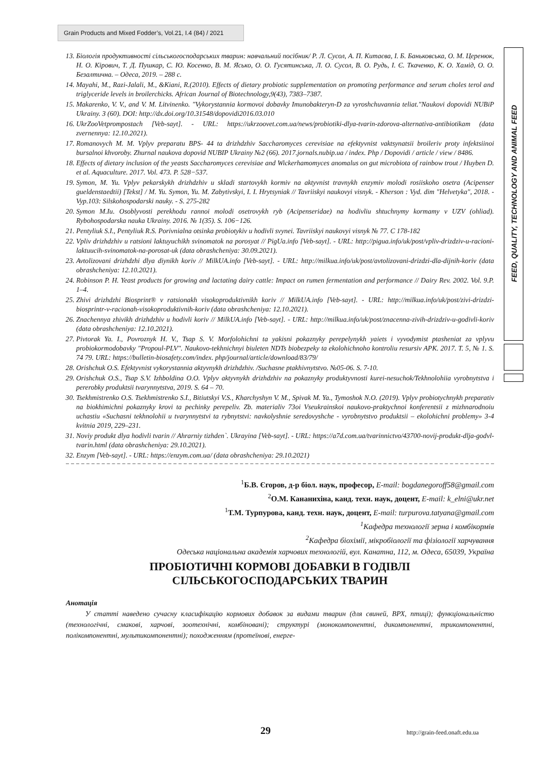Grain Products and Mixed Fodder’s, Vol.21, I.4 (84) / 2021
FEED, QUALITY, TECHNOLOGY AND ANIMAL FEED
13. Біологія продуктивності сільськогосподарських тварин: навчальний посібник/ Р. Л. Сусол, А. П. Китаєва, І. Б. Баньковська, О. М. Церенюк, Н. О. Кірович, Т. Д. Пушкар, С. Ю. Косенко, В. М. Ясько, О. О. Гусятинська, Л. О. Сусол, В. О. Рудь, І. Є. Ткаченко, К. О. Хамід, О. О. Безалтична. – Одеса, 2019. – 288 с.
14. Mayahi, M., Razi-Jalali, M., &Kiani, R.(2010). Effects of dietary probiotic supplementation on promoting performance and serum choles terol and triglyceride levels in broilerchicks. African Journal of Biotechnology,9(43), 7383–7387.
15. Makarenko, V. V., and V. M. Litvinenko. "Vykorystannia kormovoi dobavky Imunobakteryn-D za vyroshchuvannia teliat."Naukovi dopovidi NUBiP Ukrainy. 3 (60). DOI: http://dx.doi.org/10.31548/dopovidi2016.03.010
16. UkrZooVetprompostach [Veb-sayt]. - URL: https://ukrzoovet.com.ua/news/probiotiki-dlya-tvarin-zdorova-alternativa-antibiotikam (data zvernennya: 12.10.2021).
17. Romanovych M. M. Vplyv preparatu BPS- 44 ta drizhdzhiv Saccharomyces cerevisiae na efektyvnist vaktsynatsii broileriv proty infektsiinoi bursalnoi khvoroby. Zhurnal naukova dopovid NUBIP Ukrainy №2 (66). 2017.jornals.nubip.ua / index. Php / Dopovidi / article / view / 8486.
18. Effects of dietary inclusion of the yeasts Saccharomyces cerevisiae and Wickerhamomyces anomalus on gut microbiota of rainbow trout / Huyben D. et al. Aquaculture. 2017. Vol. 473. P. 528−537.
19. Symon, M. Yu. Vplyv pekarskykh drizhdzhiv u skladi startovykh kormiv na aktyvnist travnykh enzymiv molodi rosiiskoho osetra (Acipenser gueldenstaedtii) [Tekst] / M. Yu. Symon, Yu. M. Zabytivskyi, I. I. Hrytsyniak // Tavriiskyi naukovyi visnyk. - Kherson : Vyd. dim "Helvetyka", 2018. - Vyp.103: Silskohospodarski nauky. - S. 275-282
20. Symon M.Iu. Osoblyvosti perekhodu rannoi molodi osetrovykh ryb (Acipenseridae) na hodivliu shtuchnymy kormamy v UZV (ohliad). Rybohospodarska nauka Ukrainy. 2016. № 1(35). S. 106−126.
21. Pentyliuk S.I., Pentyliuk R.S. Porivnialna otsinka probiotykiv u hodivli svynei. Tavriiskyi naukovyi visnyk № 77. C 178-182
22. Vpliv drizhdzhiv u ratsioni laktuyuchikh svinomatok na porosyat // PigUa.info [Veb-sayt]. - URL: http://pigua.info/uk/post/vpliv-drizdziv-u-racioni-laktuucih-svinomatok-na-porosat-uk (data obrashcheniya: 30.09.2021).
23. Avtolizovani drizhdzhi dlya diynikh koriv // MilkUA.info [Veb-sayt]. - URL: http://milkua.info/uk/post/avtolizovani-drizdzi-dla-dijnih-koriv (data obrashcheniya: 12.10.2021).
24. Robinson P. H. Yeast products for growing and lactating dairy cattle: Impact on rumen fermentation and performance // Dairy Rev. 2002. Vol. 9.P. 1–4.
25. Zhivi drizhdzhi Biosprint® v ratsionakh visokoproduktivnikh koriv // MilkUA.info [Veb-sayt]. - URL: http://milkua.info/uk/post/zivi-drizdzi-biosprintr-v-racionah-visokoproduktivnih-koriv (data obrashcheniya: 12.10.2021).
26. Znachennya zhivikh drizhdzhiv u hodivli koriv // MilkUA.info [Veb-sayt]. - URL: http://milkua.info/uk/post/znacenna-zivih-drizdziv-u-godivli-koriv (data obrashcheniya: 12.10.2021).
27. Pivtorak Ya. I., Povroznyk H. V., Tsap S. V. Morfolohichni ta yakisni pokaznyky perepelynykh yaiets i vyvodymist ptasheniat za vplyvu probiokormodobavky "Propoul-PLV". Naukovo-tekhnichnyi biuleten NDTs biobezpeky ta ekolohichnoho kontroliu resursiv APK. 2017. T. 5, № 1. S. 74 79. URL: https://bulletin-biosafety.com/index. php/journal/article/download/83/79/
28. Orishchuk O.S. Efektyvnist vykorystannia aktyvnykh drizhdzhiv. /Suchasne ptakhivnytstvo. №05-06. S. 7-10.
29. Orishchuk O.S., Tsap S.V. Izhboldina O.O. Vplyv aktyvnykh drizhdzhiv na pokaznyky produktyvnosti kurei-nesuchok/Tekhnolohiia vyrobnytstva i pererobky produktsii tvarynnytstva, 2019. S. 64 – 70.
30. Tsekhmistrenko O.S. Tsekhmistrenko S.I., Bitiutskyi V.S., Kharchyshyn V. M., Spivak M. Ya., Tymoshok N.O. (2019). Vplyv probiotychnykh preparativ na biokhimichni pokaznyky krovi ta pechinky perepeliv. Zb. materialiv 73oi Vseukrainskoi naukovo-praktychnoi konferentsii z mizhnarodnoiu uchastiu «Suchasni tekhnolohii u tvarynnytstvi ta rybnytstvi: navkolyshnie seredovyshche - vyrobnytstvo produktsii – ekolohichni problemy» 3-4 kvitnia 2019, 229–231.
31. Noviy produkt dlya hodivli tvarin // Ahrarniy tizhden`. Ukrayina [Veb-sayt]. - URL: https://a7d.com.ua/tvarinnictvo/43700-novij-produkt-dlja-godvl-tvarin.html (data obrashcheniya: 29.10.2021).
32. Enzym [Veb-sayt]. - URL: https://enzym.com.ua/ (data obrashcheniya: 29.10.2021)
<sup>1</sup> Б.В. Єгоров, д-р біол. наук, професор, E-mail: bogdanegoroff58@gmail.com
<sup>2</sup> О.М. Кананихіна, канд. техн. наук, доцент, E-mail: k_elni@ukr.net
<sup>1</sup> Т.М. Турпурова, канд. техн. наук, доцент, E-mail: turpurova.tatyana@gmail.com
<sup>1</sup> Кафедра технології зерна і комбікормів
<sup>2</sup> Кафедра біохімії, мікробіології та фізіології харчування
Одеська національна академія харчових технологій, вул. Канатна, 112, м. Одеса, 65039, Україна
ПРОБІОТИЧНІ КОРМОВІ ДОБАВКИ В ГОДІВЛІ
СІЛЬСЬКОГОСПОДАРСЬКИХ ТВАРИН
Анотація
У статті наведено сучасну класифікацію кормових добавок за видами тварин (для свиней, ВРХ, птиці); функціональністю (технологічні, смакові, харчові, зоотехнічні, комбіновані); структурі (монокомпонентні, дикомпонентні, трикомпонентні, полікомпонентні, мультикомпонентні); походженням (протеїнові, енерге-
29 http://grain-feed.onaft.edu.ua